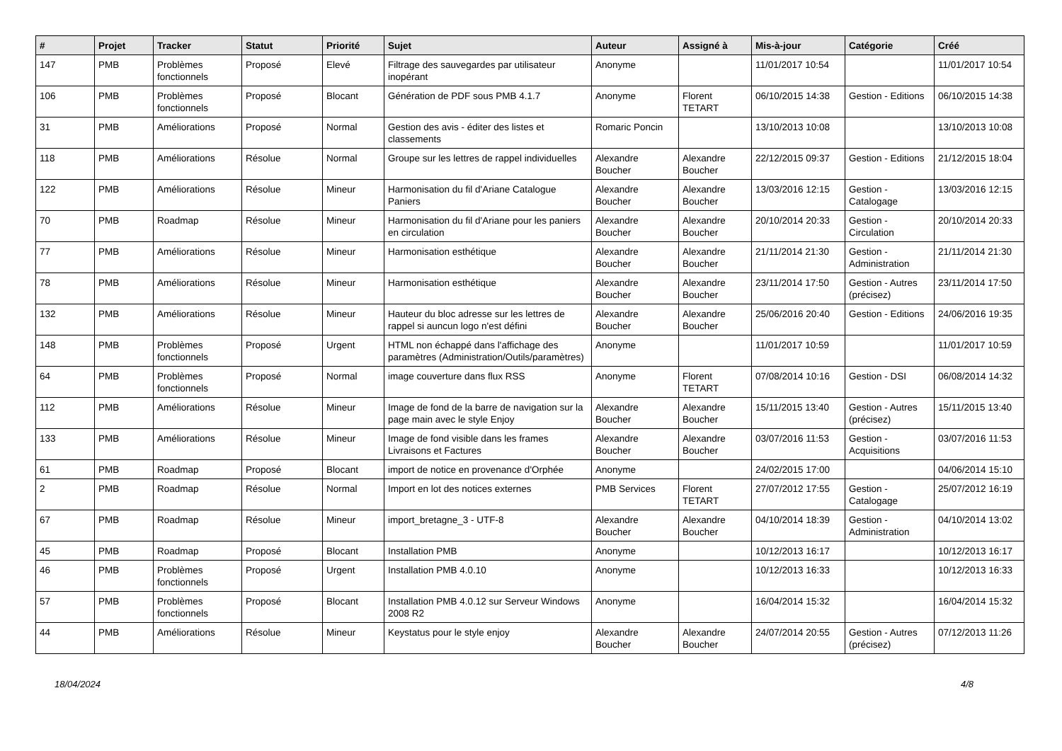| # | Projet | Tracker | Statut | Priorité | Sujet | Auteur | Assigné à | Mis-à-jour | Catégorie | Créé |
| --- | --- | --- | --- | --- | --- | --- | --- | --- | --- | --- |
| 147 | PMB | Problèmes fonctionnels | Proposé | Elevé | Filtrage des sauvegardes par utilisateur inopérant | Anonyme | | 11/01/2017 10:54 | | 11/01/2017 10:54 |
| 106 | PMB | Problèmes fonctionnels | Proposé | Blocant | Génération de PDF sous PMB 4.1.7 | Anonyme | Florent TETART | 06/10/2015 14:38 | Gestion - Editions | 06/10/2015 14:38 |
| 31 | PMB | Améliorations | Proposé | Normal | Gestion des avis - éditer des listes et classements | Romaric Poncin | | 13/10/2013 10:08 | | 13/10/2013 10:08 |
| 118 | PMB | Améliorations | Résolue | Normal | Groupe sur les lettres de rappel individuelles | Alexandre Boucher | Alexandre Boucher | 22/12/2015 09:37 | Gestion - Editions | 21/12/2015 18:04 |
| 122 | PMB | Améliorations | Résolue | Mineur | Harmonisation du fil d'Ariane Catalogue Paniers | Alexandre Boucher | Alexandre Boucher | 13/03/2016 12:15 | Gestion - Catalogage | 13/03/2016 12:15 |
| 70 | PMB | Roadmap | Résolue | Mineur | Harmonisation du fil d'Ariane pour les paniers en circulation | Alexandre Boucher | Alexandre Boucher | 20/10/2014 20:33 | Gestion - Circulation | 20/10/2014 20:33 |
| 77 | PMB | Améliorations | Résolue | Mineur | Harmonisation esthétique | Alexandre Boucher | Alexandre Boucher | 21/11/2014 21:30 | Gestion - Administration | 21/11/2014 21:30 |
| 78 | PMB | Améliorations | Résolue | Mineur | Harmonisation esthétique | Alexandre Boucher | Alexandre Boucher | 23/11/2014 17:50 | Gestion - Autres (précisez) | 23/11/2014 17:50 |
| 132 | PMB | Améliorations | Résolue | Mineur | Hauteur du bloc adresse sur les lettres de rappel si auncun logo n'est défini | Alexandre Boucher | Alexandre Boucher | 25/06/2016 20:40 | Gestion - Editions | 24/06/2016 19:35 |
| 148 | PMB | Problèmes fonctionnels | Proposé | Urgent | HTML non échappé dans l'affichage des paramètres (Administration/Outils/paramètres) | Anonyme | | 11/01/2017 10:59 | | 11/01/2017 10:59 |
| 64 | PMB | Problèmes fonctionnels | Proposé | Normal | image couverture dans flux RSS | Anonyme | Florent TETART | 07/08/2014 10:16 | Gestion - DSI | 06/08/2014 14:32 |
| 112 | PMB | Améliorations | Résolue | Mineur | Image de fond de la barre de navigation sur la page main avec le style Enjoy | Alexandre Boucher | Alexandre Boucher | 15/11/2015 13:40 | Gestion - Autres (précisez) | 15/11/2015 13:40 |
| 133 | PMB | Améliorations | Résolue | Mineur | Image de fond visible dans les frames Livraisons et Factures | Alexandre Boucher | Alexandre Boucher | 03/07/2016 11:53 | Gestion - Acquisitions | 03/07/2016 11:53 |
| 61 | PMB | Roadmap | Proposé | Blocant | import de notice en provenance d'Orphée | Anonyme | | 24/02/2015 17:00 | | 04/06/2014 15:10 |
| 2 | PMB | Roadmap | Résolue | Normal | Import en lot des notices externes | PMB Services | Florent TETART | 27/07/2012 17:55 | Gestion - Catalogage | 25/07/2012 16:19 |
| 67 | PMB | Roadmap | Résolue | Mineur | import_bretagne_3 - UTF-8 | Alexandre Boucher | Alexandre Boucher | 04/10/2014 18:39 | Gestion - Administration | 04/10/2014 13:02 |
| 45 | PMB | Roadmap | Proposé | Blocant | Installation PMB | Anonyme | | 10/12/2013 16:17 | | 10/12/2013 16:17 |
| 46 | PMB | Problèmes fonctionnels | Proposé | Urgent | Installation PMB 4.0.10 | Anonyme | | 10/12/2013 16:33 | | 10/12/2013 16:33 |
| 57 | PMB | Problèmes fonctionnels | Proposé | Blocant | Installation PMB 4.0.12 sur Serveur Windows 2008 R2 | Anonyme | | 16/04/2014 15:32 | | 16/04/2014 15:32 |
| 44 | PMB | Améliorations | Résolue | Mineur | Keystatus pour le style enjoy | Alexandre Boucher | Alexandre Boucher | 24/07/2014 20:55 | Gestion - Autres (précisez) | 07/12/2013 11:26 |
18/04/2024 4/8